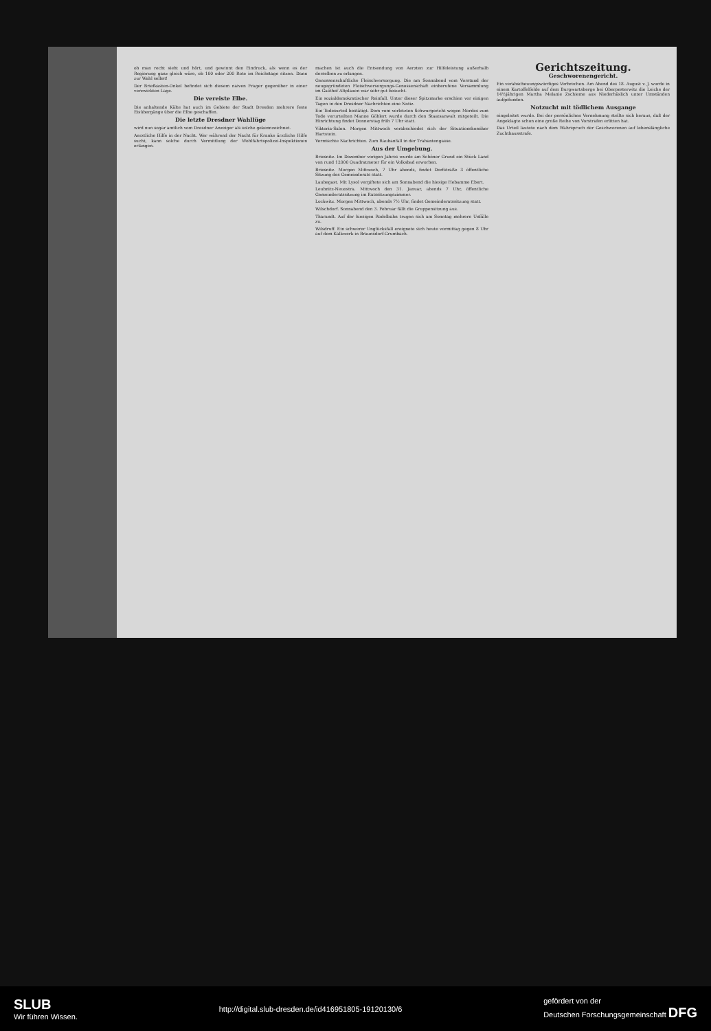ob man recht sieht und hört, und gewinnt den Eindruck, als wenn es der Regierung ganz gleich wäre, ob 100 oder 200 Rote im Reichstage sitzen. Dann zur Wahl selbst!
Der Briefkasten-Onkel befindet sich diesem naiven Frager gegenüber in einer verzwickten Lage.
Die vereiste Elbe.
Die anhaltende Kälte hat auch im Gebiete der Stadt Dresden mehrere feste Eisübergänge über die Elbe geschaffen.
Die letzte Dresdner Wahllüge
wird nun sogar amtlich vom Dresdner Anzeiger als solche gekennzeichnet.
Aerztliche Hilfe in der Nacht. Wer während der Nacht für Kranke ärztliche Hilfe sucht, kann solche durch Vermittlung der Wohlfahrtspolizei-Inspektionen erlangen.
machen ist auch die Entsendung von Aerzten zur Hilfeleistung außerhalb derselben zu erlangen.
Genossenschaftliche Fleischversorgung. Die am Sonnabend vom Vorstand der neugegründeten Fleischversorgungs-Genossenschaft einberufene Versammlung im Gasthof Altplauen war sehr gut besucht.
Ein sozialdemokratischer Reinfall. Unter dieser Spitzmarke erschien vor einigen Tagen in den Dresdner Nachrichten eine Notiz.
Ein Todesurteil bestätigt. Dem vom vorletzten Schwurgericht wegen Mordes zum Tode verurteilten Manne Göhlert wurde durch den Staatsanwalt mitgeteilt. Die Hinrichtung findet Donnerstag früh 7 Uhr statt.
Viktoria-Salon. Morgen Mittwoch verabschiedet sich der Situationskomiker Hartstein.
Vermischte Nachrichten. Zum Raubanfall in der Trabantengasse.
Aus der Umgebung.
Briesnitz. Im Dezember vorigen Jahres wurde am Schöner Grund ein Stück Land von rund 12000 Quadratmeter für ein Volksbad erworben.
Briesnitz. Morgen Mittwoch, 7 Uhr abends, findet Dorfstraße 3 öffentliche Sitzung des Gemeinderats statt.
Laubegast. Mit Lysol vergiftete sich am Sonnabend die hiesige Hebamme Ebert.
Leubnitz-Neuostra. Mittwoch den 31. Januar, abends 7 Uhr, öffentliche Gemeinderatssitzung im Ratssitzungszimmer.
Lockwitz. Morgen Mittwoch, abends 7½ Uhr, findet Gemeinderatssitzung statt.
Wilschdorf. Sonnabend den 3. Februar fällt die Gruppensitzung aus.
Tharandt. Auf der hiesigen Rodelbahn trugen sich am Sonntag mehrere Unfälle zu.
Wilsdruff. Ein schwerer Unglücksfall ereignete sich heute vormittag gegen 8 Uhr auf dem Kalkwerk in Braunsdorf-Grumbach.
Gerichtszeitung.
Geschworenengericht.
Ein verabscheuungswürdiges Verbrechen. Am Abend des 18. August v. J. wurde in einem Kartoffelfelde auf dem Burgwartsberge bei Oberpesterwitz die Leiche der 14½jährigen Martha Melanie Zschieme aus Niederhäslich unter Umständen aufgefunden.
Notzucht mit tödlichem Ausgange
eingeleitet wurde. Bei der persönlichen Vernehmung stellte sich heraus, daß der Angeklagte schon eine große Reihe von Vorstrafen erlitten hat.
Das Urteil lautete nach dem Wahrspruch der Geschworenen auf lebenslängliche Zuchthausstrafe.
SLUB
Wir führen Wissen.
http://digital.slub-dresden.de/id416951805-19120130/6
gefördert von der
Deutschen Forschungsgemeinschaft DFG